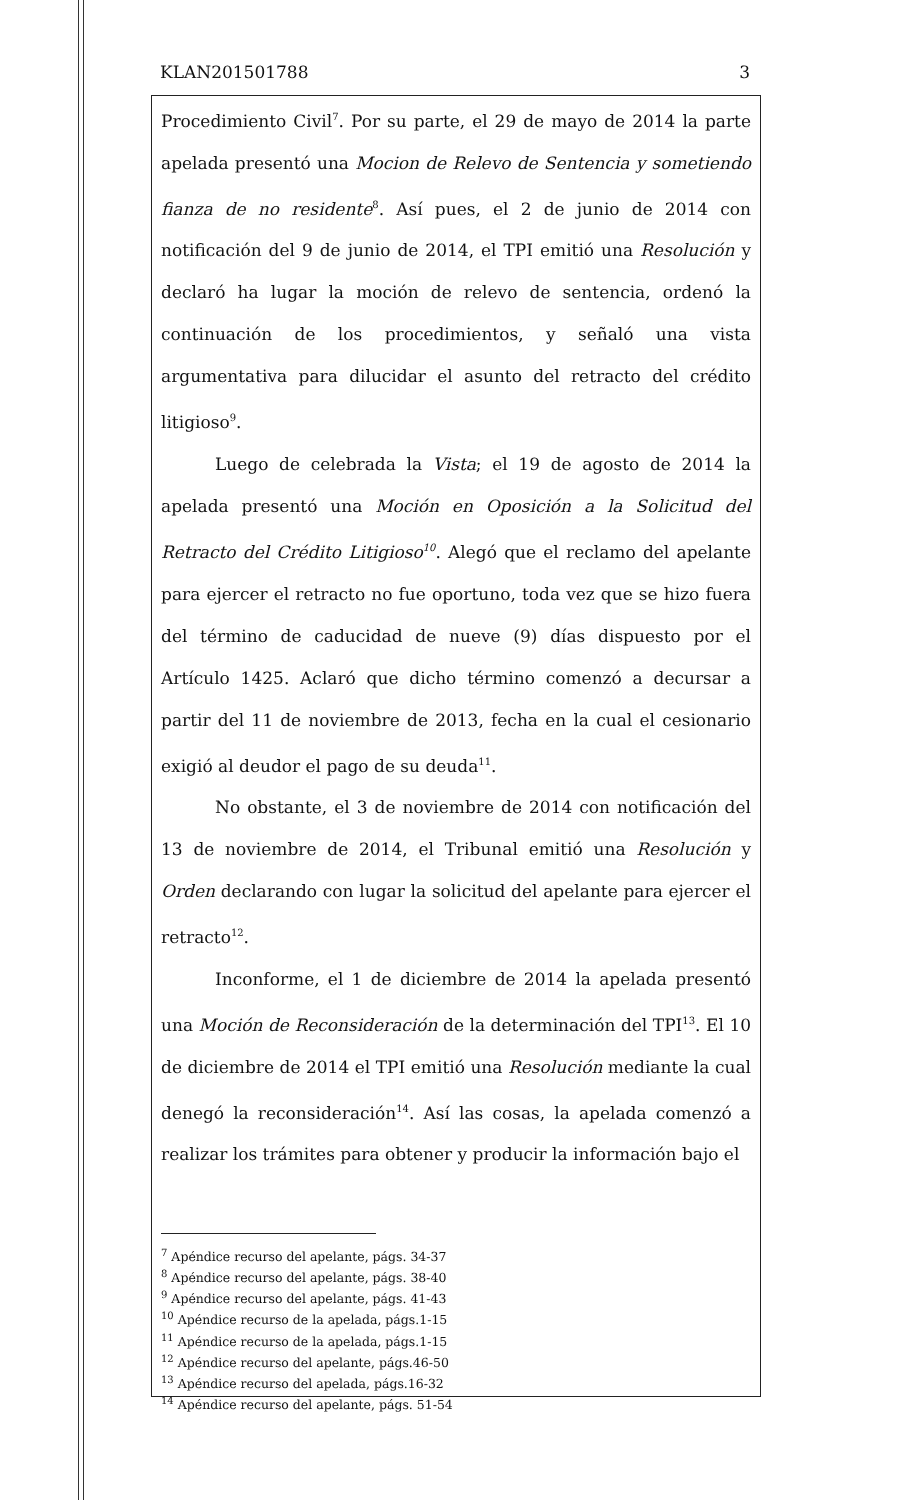KLAN201501788 3
Procedimiento Civil<sup>7</sup>. Por su parte, el 29 de mayo de 2014 la parte apelada presentó una Mocion de Relevo de Sentencia y sometiendo fianza de no residente<sup>8</sup>. Así pues, el 2 de junio de 2014 con notificación del 9 de junio de 2014, el TPI emitió una Resolución y declaró ha lugar la moción de relevo de sentencia, ordenó la continuación de los procedimientos, y señaló una vista argumentativa para dilucidar el asunto del retracto del crédito litigioso<sup>9</sup>.
Luego de celebrada la Vista; el 19 de agosto de 2014 la apelada presentó una Moción en Oposición a la Solicitud del Retracto del Crédito Litigioso<sup>10</sup>. Alegó que el reclamo del apelante para ejercer el retracto no fue oportuno, toda vez que se hizo fuera del término de caducidad de nueve (9) días dispuesto por el Artículo 1425. Aclaró que dicho término comenzó a decursar a partir del 11 de noviembre de 2013, fecha en la cual el cesionario exigió al deudor el pago de su deuda<sup>11</sup>.
No obstante, el 3 de noviembre de 2014 con notificación del 13 de noviembre de 2014, el Tribunal emitió una Resolución y Orden declarando con lugar la solicitud del apelante para ejercer el retracto<sup>12</sup>.
Inconforme, el 1 de diciembre de 2014 la apelada presentó una Moción de Reconsideración de la determinación del TPI<sup>13</sup>. El 10 de diciembre de 2014 el TPI emitió una Resolución mediante la cual denegó la reconsideración<sup>14</sup>. Así las cosas, la apelada comenzó a realizar los trámites para obtener y producir la información bajo el
<sup>7</sup> Apéndice recurso del apelante, págs. 34-37
<sup>8</sup> Apéndice recurso del apelante, págs. 38-40
<sup>9</sup> Apéndice recurso del apelante, págs. 41-43
<sup>10</sup> Apéndice recurso de la apelada, págs.1-15
<sup>11</sup> Apéndice recurso de la apelada, págs.1-15
<sup>12</sup> Apéndice recurso del apelante, págs.46-50
<sup>13</sup> Apéndice recurso del apelada, págs.16-32
<sup>14</sup> Apéndice recurso del apelante, págs. 51-54